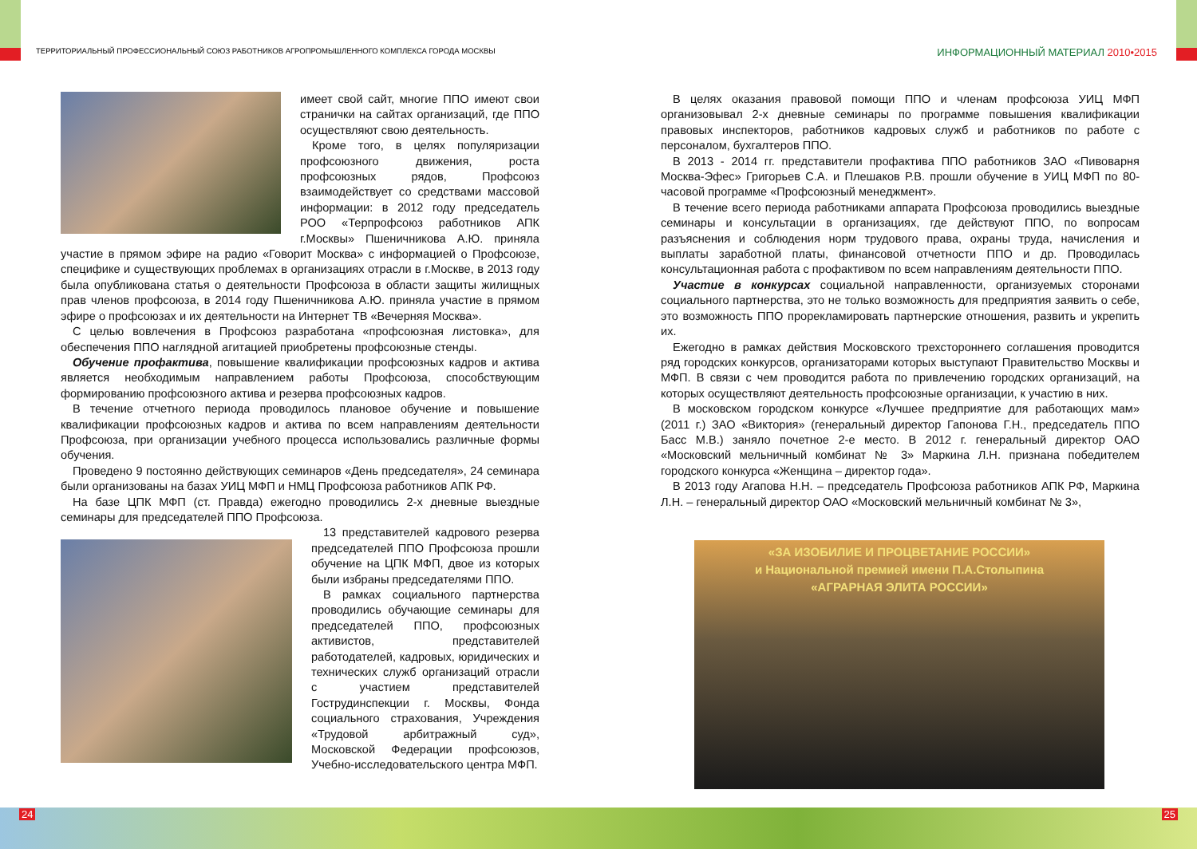ТЕРРИТОРИАЛЬНЫЙ ПРОФЕССИОНАЛЬНЫЙ СОЮЗ РАБОТНИКОВ АГРОПРОМЫШЛЕННОГО КОМПЛЕКСА ГОРОДА МОСКВЫ
ИНФОРМАЦИОННЫЙ МАТЕРИАЛ 2010•2015
имеет свой сайт, многие ППО имеют свои странички на сайтах организаций, где ППО осуществляют свою деятельность.
Кроме того, в целях популяризации профсоюзного движения, роста профсоюзных рядов, Профсоюз взаимодействует со средствами массовой информации: в 2012 году председатель РОО «Терпрофсоюз работников АПК г.Москвы» Пшеничникова А.Ю. приняла участие в прямом эфире на радио «Говорит Москва» с информацией о Профсоюзе, специфике и существующих проблемах в организациях отрасли в г.Москве, в 2013 году была опубликована статья о деятельности Профсоюза в области защиты жилищных прав членов профсоюза, в 2014 году Пшеничникова А.Ю. приняла участие в прямом эфире о профсоюзах и их деятельности на Интернет ТВ «Вечерняя Москва».
С целью вовлечения в Профсоюз разработана «профсоюзная листовка», для обеспечения ППО наглядной агитацией приобретены профсоюзные стенды.
Обучение профактива, повышение квалификации профсоюзных кадров и актива является необходимым направлением работы Профсоюза, способствующим формированию профсоюзного актива и резерва профсоюзных кадров.
В течение отчетного периода проводилось плановое обучение и повышение квалификации профсоюзных кадров и актива по всем направлениям деятельности Профсоюза, при организации учебного процесса использовались различные формы обучения.
Проведено 9 постоянно действующих семинаров «День председателя», 24 семинара были организованы на базах УИЦ МФП и НМЦ Профсоюза работников АПК РФ.
На базе ЦПК МФП (ст. Правда) ежегодно проводились 2-х дневные выездные семинары для председателей ППО Профсоюза.
13 представителей кадрового резерва председателей ППО Профсоюза прошли обучение на ЦПК МФП, двое из которых были избраны председателями ППО.
В рамках социального партнерства проводились обучающие семинары для председателей ППО, профсоюзных активистов, представителей работодателей, кадровых, юридических и технических служб организаций отрасли с участием представителей Гострудинспекции г. Москвы, Фонда социального страхования, Учреждения «Трудовой арбитражный суд», Московской Федерации профсоюзов, Учебно-исследовательского центра МФП.
В целях оказания правовой помощи ППО и членам профсоюза УИЦ МФП организовывал 2-х дневные семинары по программе повышения квалификации правовых инспекторов, работников кадровых служб и работников по работе с персоналом, бухгалтеров ППО.
В 2013 - 2014 гг. представители профактива ППО работников ЗАО «Пивоварня Москва-Эфес» Григорьев С.А. и Плешаков Р.В. прошли обучение в УИЦ МФП по 80-часовой программе «Профсоюзный менеджмент».
В течение всего периода работниками аппарата Профсоюза проводились выездные семинары и консультации в организациях, где действуют ППО, по вопросам разъяснения и соблюдения норм трудового права, охраны труда, начисления и выплаты заработной платы, финансовой отчетности ППО и др. Проводилась консультационная работа с профактивом по всем направлениям деятельности ППО.
Участие в конкурсах социальной направленности, организуемых сторонами социального партнерства, это не только возможность для предприятия заявить о себе, это возможность ППО прорекламировать партнерские отношения, развить и укрепить их.
Ежегодно в рамках действия Московского трехстороннего соглашения проводится ряд городских конкурсов, организаторами которых выступают Правительство Москвы и МФП. В связи с чем проводится работа по привлечению городских организаций, на которых осуществляют деятельность профсоюзные организации, к участию в них.
В московском городском конкурсе «Лучшее предприятие для работающих мам» (2011 г.) ЗАО «Виктория» (генеральный директор Гапонова Г.Н., председатель ППО Басс М.В.) заняло почетное 2-е место. В 2012 г. генеральный директор ОАО «Московский мельничный комбинат № 3» Маркина Л.Н. признана победителем городского конкурса «Женщина – директор года».
В 2013 году Агапова Н.Н. – председатель Профсоюза работников АПК РФ, Маркина Л.Н. – генеральный директор ОАО «Московский мельничный комбинат № 3»,
«ЗА ИЗОБИЛИЕ И ПРОЦВЕТАНИЕ РОССИИ»
и Национальной премией имени П.А.Столыпина
«АГРАРНАЯ ЭЛИТА РОССИИ»
24 25